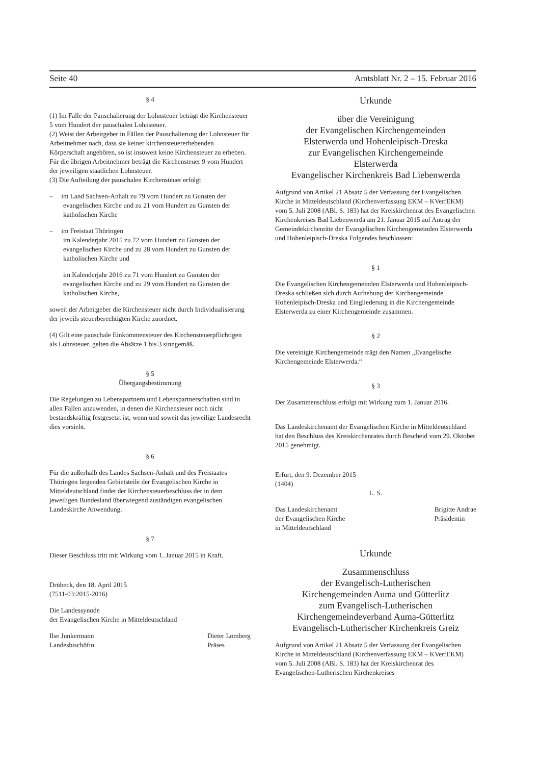Seite 40 Amtsblatt Nr. 2 – 15. Februar 2016
§ 4
(1) Im Falle der Pauschalierung der Lohnsteuer beträgt die Kirchensteuer 5 vom Hundert der pauschalen Lohnsteuer.
(2) Weist der Arbeitgeber in Fällen der Pauschalierung der Lohnsteuer für Arbeitnehmer nach, dass sie keiner kirchensteuererhebenden Körperschaft angehören, so ist insoweit keine Kirchensteuer zu erheben. Für die übrigen Arbeitnehmer beträgt die Kirchensteuer 9 vom Hundert der jeweiligen staatlichen Lohnsteuer.
(3) Die Aufteilung der pauschalen Kirchensteuer erfolgt
– im Land Sachsen-Anhalt zu 79 vom Hundert zu Gunsten der evangelischen Kirche und zu 21 vom Hundert zu Gunsten der katholischen Kirche
– im Freistaat Thüringen
im Kalenderjahr 2015 zu 72 vom Hundert zu Gunsten der evangelischen Kirche und zu 28 vom Hundert zu Gunsten der katholischen Kirche und
im Kalenderjahr 2016 zu 71 vom Hundert zu Gunsten der evangelischen Kirche und zu 29 vom Hundert zu Gunsten der katholischen Kirche,
soweit der Arbeitgeber die Kirchensteuer nicht durch Individualisierung der jeweils steuerberechtigten Kirche zuordnet.
(4) Gilt eine pauschale Einkommensteuer des Kirchensteuerpflichtigen als Lohnsteuer, gelten die Absätze 1 bis 3 sinngemäß.
§ 5
Übergangsbestimmung
Die Regelungen zu Lebenspartnern und Lebenspartnerschaften sind in allen Fällen anzuwenden, in denen die Kirchensteuer noch nicht bestandskräftig festgesetzt ist, wenn und soweit das jeweilige Landesrecht dies vorsieht.
§ 6
Für die außerhalb des Landes Sachsen-Anhalt und des Freistaates Thüringen liegenden Gebietsteile der Evangelischen Kirche in Mitteldeutschland findet der Kirchensteuerbeschluss der in dem jeweiligen Bundesland überwiegend zuständigen evangelischen Landeskirche Anwendung.
§ 7
Dieser Beschluss tritt mit Wirkung vom 1. Januar 2015 in Kraft.
Drübeck, den 18. April 2015
(7511-03:2015-2016)
Die Landessynode
der Evangelischen Kirche in Mitteldeutschland
Ilse Junkermann
Landesbischöfin Dieter Lomberg
Präses
Urkunde
über die Vereinigung
der Evangelischen Kirchengemeinden
Elsterwerda und Hohenleipisch-Dreska
zur Evangelischen Kirchengemeinde
Elsterwerda
Evangelischer Kirchenkreis Bad Liebenwerda
Aufgrund von Artikel 21 Absatz 5 der Verfassung der Evangelischen Kirche in Mitteldeutschland (Kirchenverfassung EKM – KVerfEKM) vom 5. Juli 2008 (ABl. S. 183) hat der Kreiskirchenrat des Evangelischen Kirchenkreises Bad Liebenwerda am 21. Januar 2015 auf Antrag der Gemeindekirchenräte der Evangelischen Kirchengemeinden Elsterwerda und Hohenleipisch-Dreska Folgendes beschlossen:
§ 1
Die Evangelischen Kirchengemeinden Elsterwerda und Hohenleipisch-Dreska schließen sich durch Aufhebung der Kirchengemeinde Hohenleipisch-Dreska und Eingliederung in die Kirchengemeinde Elsterwerda zu einer Kirchengemeinde zusammen.
§ 2
Die vereinigte Kirchengemeinde trägt den Namen „Evangelische Kirchengemeinde Elsterwerda.“
§ 3
Der Zusammenschluss erfolgt mit Wirkung zum 1. Januar 2016.
Das Landeskirchenamt der Evangelischen Kirche in Mitteldeutschland hat den Beschluss des Kreiskirchenrates durch Bescheid vom 29. Oktober 2015 genehmigt.
Erfurt, den 9. Dezember 2015
(1404)
L. S.
Das Landeskirchenamt
der Evangelischen Kirche
in Mitteldeutschland Brigitte Andrae
Präsidentin
Urkunde
Zusammenschluss
der Evangelisch-Lutherischen
Kirchengemeinden Auma und Gütterlitz
zum Evangelisch-Lutherischen
Kirchengemeindeverband Auma-Gütterlitz
Evangelisch-Lutherischer Kirchenkreis Greiz
Aufgrund von Artikel 21 Absatz 5 der Verfassung der Evangelischen Kirche in Mitteldeutschland (Kirchenverfassung EKM – KVerfEKM) vom 5. Juli 2008 (ABl. S. 183) hat der Kreiskirchenrat des Evangelischen-Lutherischen Kirchenkreises